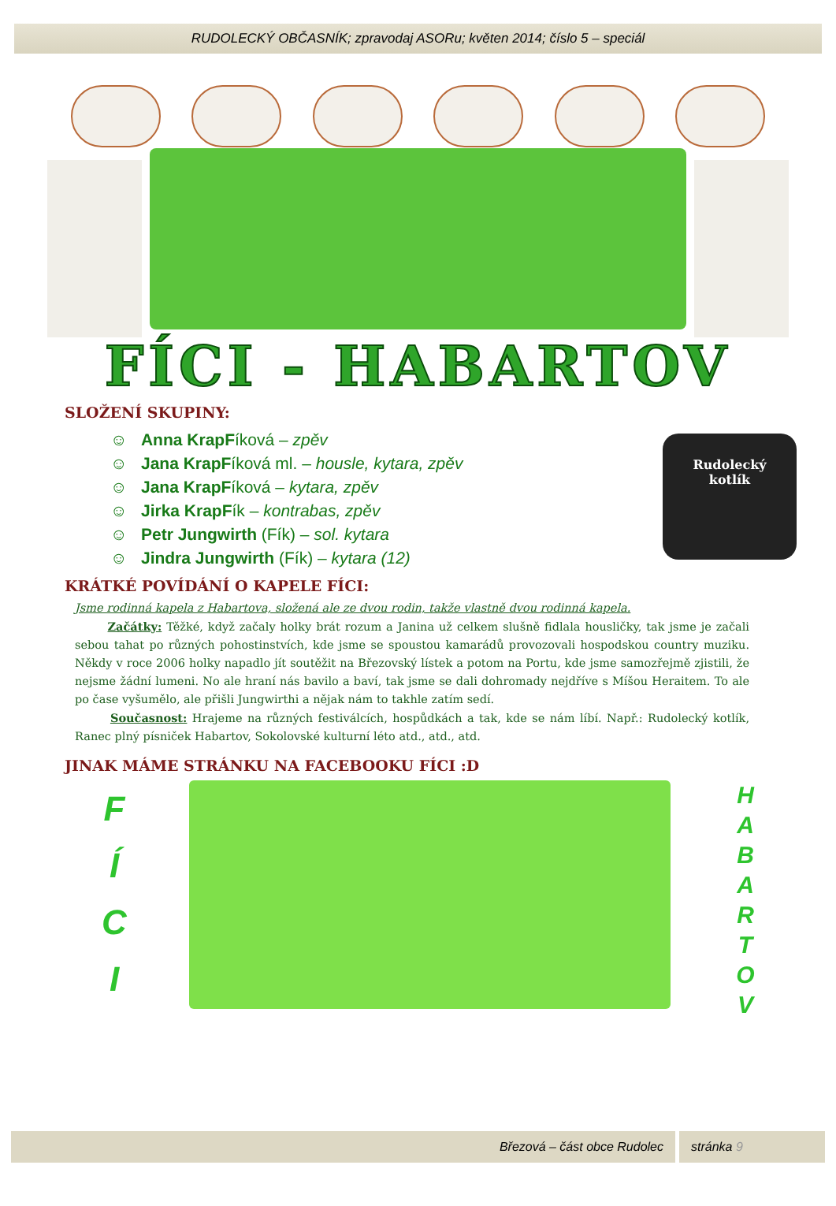RUDOLECKÝ OBČASNÍK; zpravodaj ASORu; květen 2014; číslo 5 – speciál
FÍCI - HABARTOV
SLOŽENÍ SKUPINY:
☺ Anna KrapFíková – zpěv
☺ Jana KrapFíková ml. – housle, kytara, zpěv
☺ Jana KrapFíková – kytara, zpěv
☺ Jirka KrapFík – kontrabas, zpěv
☺ Petr Jungwirth (Fík) – sol. kytara
☺ Jindra Jungwirth (Fík) – kytara (12)
Rudolecký
kotlík
KRÁTKÉ POVÍDÁNÍ O KAPELE FÍCI:
Jsme rodinná kapela z Habartova, složená ale ze dvou rodin, takže vlastně dvou rodinná kapela.
Začátky: Těžké, když začaly holky brát rozum a Janina už celkem slušně fidlala housličky, tak jsme je začali sebou tahat po různých pohostinstvích, kde jsme se spoustou kamarádů provozovali hospodskou country muziku. Někdy v roce 2006 holky napadlo jít soutěžit na Březovský lístek a potom na Portu, kde jsme samozřejmě zjistili, že nejsme žádní lumeni. No ale hraní nás bavilo a baví, tak jsme se dali dohromady nejdříve s Míšou Heraitem. To ale po čase vyšumělo, ale přišli Jungwirthi a nějak nám to takhle zatím sedí.
Současnost: Hrajeme na různých festiválcích, hospůdkách a tak, kde se nám líbí. Např.: Rudolecký kotlík, Ranec plný písniček Habartov, Sokolovské kulturní léto atd., atd., atd.
JINAK MÁME STRÁNKU NA FACEBOOKU FÍCI :D
F
Í
C
I
H
A
B
A
R
T
O
V
Březová – část obce Rudolec stránka 9